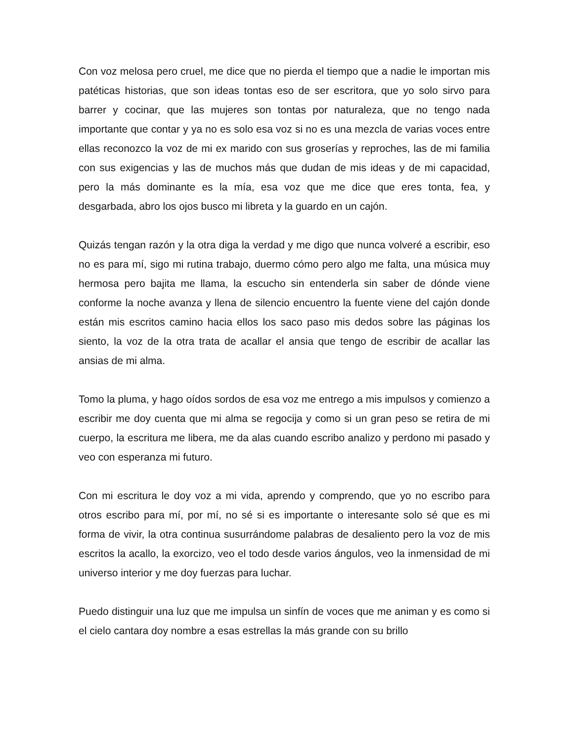Con voz melosa pero cruel, me dice que no pierda el tiempo que a nadie le importan mis patéticas historias, que son ideas tontas eso de ser escritora, que yo solo sirvo para barrer y cocinar, que las mujeres son tontas por naturaleza, que no tengo nada importante que contar y ya no es solo esa voz si no es una mezcla de varias voces entre ellas reconozco la voz de mi ex marido con sus groserías y reproches, las de mi familia con sus exigencias y las de muchos más que dudan de mis ideas y de mi capacidad, pero la más dominante es la mía, esa voz que me dice que eres tonta, fea, y desgarbada, abro los ojos busco mi libreta y la guardo en un cajón.
Quizás tengan razón y la otra diga la verdad y me digo que nunca volveré a escribir, eso no es para mí, sigo mi rutina trabajo, duermo cómo pero algo me falta, una música muy hermosa pero bajita me llama, la escucho sin entenderla sin saber de dónde viene conforme la noche avanza y llena de silencio encuentro la fuente viene del cajón donde están mis escritos camino hacia ellos los saco paso mis dedos sobre las páginas los siento, la voz de la otra trata de acallar el ansia que tengo de escribir de acallar las ansias de mi alma.
Tomo la pluma, y hago oídos sordos de esa voz me entrego a mis impulsos y comienzo a escribir me doy cuenta que mi alma se regocija y como si un gran peso se retira de mi cuerpo, la escritura me libera, me da alas cuando escribo analizo y perdono mi pasado y veo con esperanza mi futuro.
Con mi escritura le doy voz a mi vida, aprendo y comprendo, que yo no escribo para otros escribo para mí, por mí, no sé si es importante o interesante solo sé que es mi forma de vivir, la otra continua susurrándome palabras de desaliento pero la voz de mis escritos la acallo, la exorcizo, veo el todo desde varios ángulos, veo la inmensidad de mi universo interior y me doy fuerzas para luchar.
Puedo distinguir una luz que me impulsa un sinfín de voces que me animan y es como si el cielo cantara doy nombre a esas estrellas la más grande con su brillo